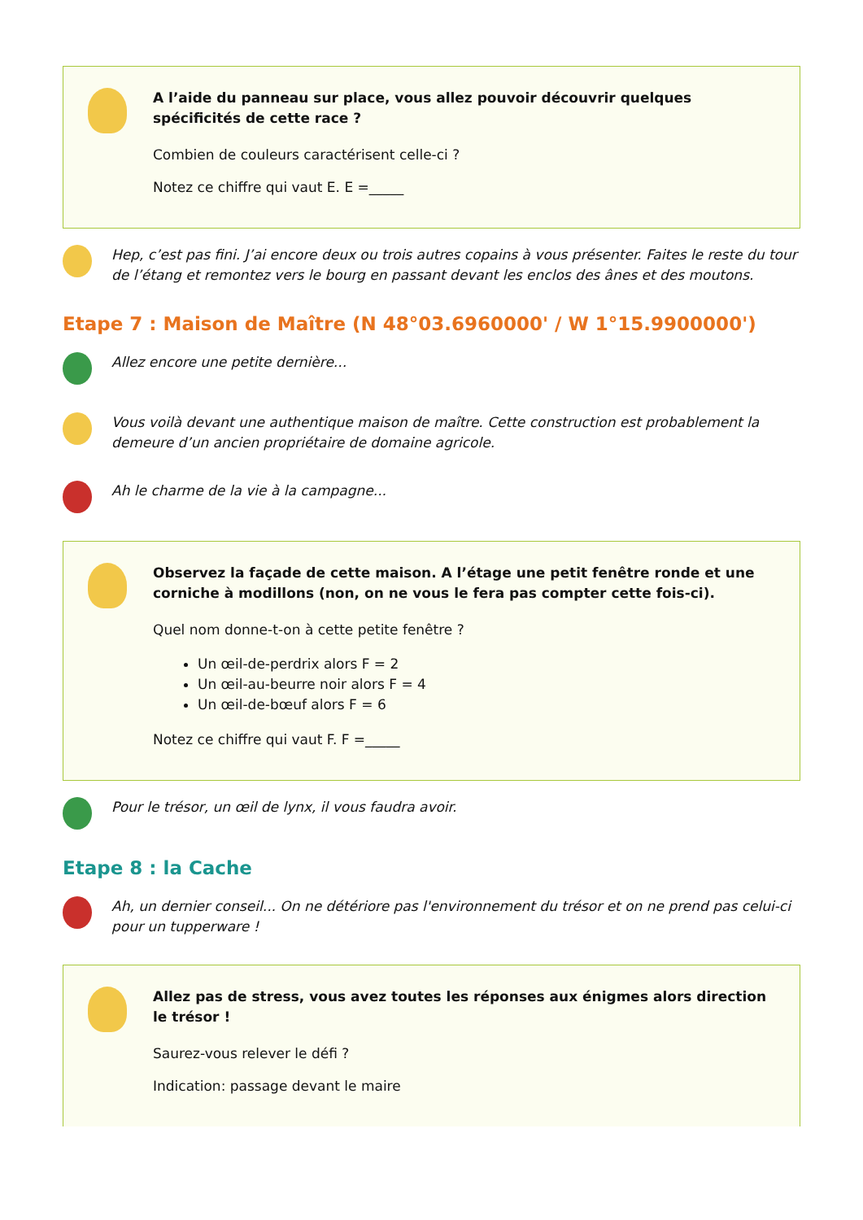A l’aide du panneau sur place, vous allez pouvoir découvrir quelques spécificités de cette race ?
Combien de couleurs caractérisent celle-ci ?
Notez ce chiffre qui vaut E. E =_____
Hep, c’est pas fini. J’ai encore deux ou trois autres copains à vous présenter. Faites le reste du tour de l’étang et remontez vers le bourg en passant devant les enclos des ânes et des moutons.
Etape 7 : Maison de Maître (N 48°03.6960000' / W 1°15.9900000')
Allez encore une petite dernière...
Vous voilà devant une authentique maison de maître. Cette construction est probablement la demeure d’un ancien propriétaire de domaine agricole.
Ah le charme de la vie à la campagne...
Observez la façade de cette maison. A l’étage une petit fenêtre ronde et une corniche à modillons (non, on ne vous le fera pas compter cette fois-ci).
Quel nom donne-t-on à cette petite fenêtre ?
Un œil-de-perdrix alors F = 2
Un œil-au-beurre noir alors F = 4
Un œil-de-bœuf alors F = 6
Notez ce chiffre qui vaut F. F =_____
Pour le trésor, un œil de lynx, il vous faudra avoir.
Etape 8 : la Cache
Ah, un dernier conseil... On ne détériore pas l'environnement du trésor et on ne prend pas celui-ci pour un tupperware !
Allez pas de stress, vous avez toutes les réponses aux énigmes alors direction le trésor !
Saurez-vous relever le défi ?
Indication: passage devant le maire